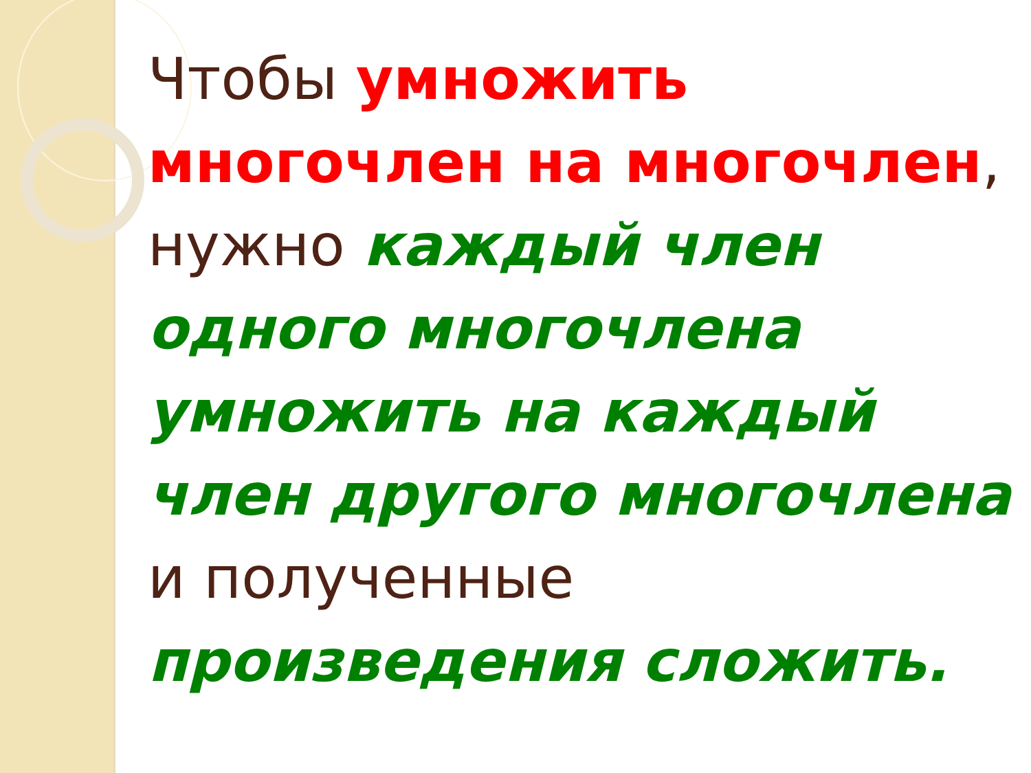Чтобы умножить многочлен на многочлен, нужно каждый член одного многочлена умножить на каждый член другого многочлена и полученные произведения сложить.